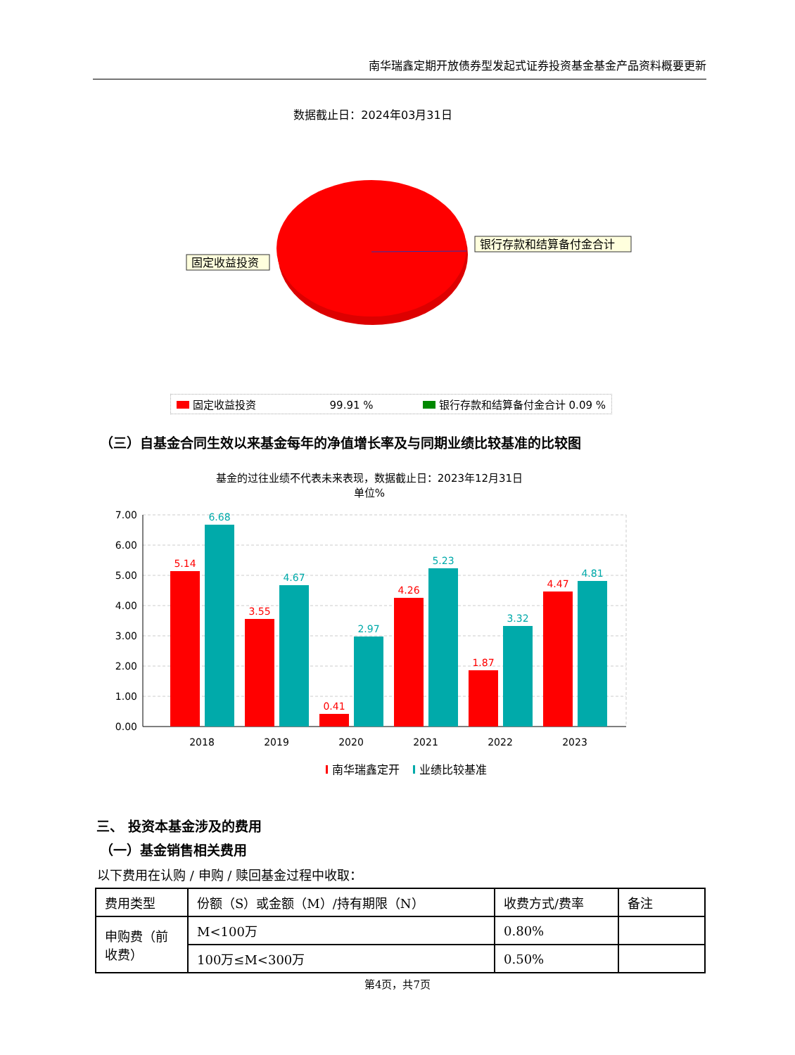南华瑞鑫定期开放债券型发起式证券投资基金基金产品资料概要更新
数据截止日：2024年03月31日
固定收益投资
银行存款和结算备付金合计
固定收益投资 99.91 % 银行存款和结算备付金合计 0.09 %
（三）自基金合同生效以来基金每年的净值增长率及与同期业绩比较基准的比较图
基金的过往业绩不代表未来表现，数据截止日：2023年12月31日
单位%
7.00
6.00
5.00
4.00
3.00
2.00
1.00
0.00
5.14
3.55
0.41
4.26
1.87
4.47
6.68
4.67
2.97
5.23
3.32
4.81
2018
2019
2020
2021
2022
2023
南华瑞鑫定开
业绩比较基准
三、 投资本基金涉及的费用
（一）基金销售相关费用
以下费用在认购 / 申购 / 赎回基金过程中收取：
| 费用类型 | 份额（S）或金额（M）/持有期限（N） | 收费方式/费率 | 备注 |
| 申购费（前收费） | M<100万 | 0.80% | |
| | 100万≤M<300万 | 0.50% | |
第4页，共7页